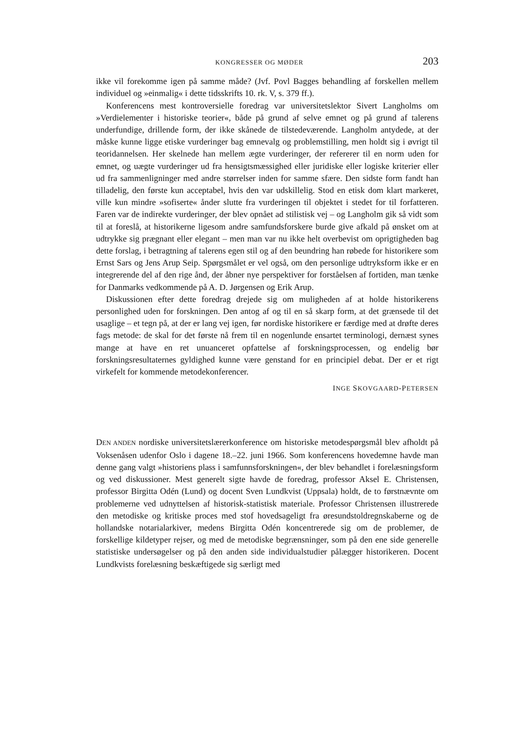KONGRESSER OG MØDER 203
ikke vil forekomme igen på samme måde? (Jvf. Povl Bagges behandling af forskellen mellem individuel og »einmalig« i dette tidsskrifts 10. rk. V, s. 379 ff.).
Konferencens mest kontroversielle foredrag var universitetslektor Sivert Langholms om »Verdielementer i historiske teorier«, både på grund af selve emnet og på grund af talerens underfundige, drillende form, der ikke skånede de tilstedeværende. Langholm antydede, at der måske kunne ligge etiske vurderinger bag emnevalg og problemstilling, men holdt sig i øvrigt til teoridannelsen. Her skelnede han mellem ægte vurderinger, der refererer til en norm uden for emnet, og uægte vurderinger ud fra hensigtsmæssighed eller juridiske eller logiske kriterier eller ud fra sammenligninger med andre størrelser inden for samme sfære. Den sidste form fandt han tilladelig, den første kun acceptabel, hvis den var udskillelig. Stod en etisk dom klart markeret, ville kun mindre »sofiserte« ånder slutte fra vurderingen til objektet i stedet for til forfatteren. Faren var de indirekte vurderinger, der blev opnået ad stilistisk vej – og Langholm gik så vidt som til at foreslå, at historikerne ligesom andre samfundsforskere burde give afkald på ønsket om at udtrykke sig prægnant eller elegant – men man var nu ikke helt overbevist om oprigtigheden bag dette forslag, i betragtning af talerens egen stil og af den beundring han røbede for historikere som Ernst Sars og Jens Arup Seip. Spørgsmålet er vel også, om den personlige udtryksform ikke er en integrerende del af den rige ånd, der åbner nye perspektiver for forståelsen af fortiden, man tænke for Danmarks vedkommende på A. D. Jørgensen og Erik Arup.
Diskussionen efter dette foredrag drejede sig om muligheden af at holde historikerens personlighed uden for forskningen. Den antog af og til en så skarp form, at det grænsede til det usaglige – et tegn på, at der er lang vej igen, før nordiske historikere er færdige med at drøfte deres fags metode: de skal for det første nå frem til en nogenlunde ensartet terminologi, dernæst synes mange at have en ret unuanceret opfattelse af forskningsprocessen, og endelig bør forskningsresultaternes gyldighed kunne være genstand for en principiel debat. Der er et rigt virkefelt for kommende metodekonferencer.
INGE SKOVGAARD-PETERSEN
DEN ANDEN nordiske universitetslærerkonference om historiske metodespørgsmål blev afholdt på Voksenåsen udenfor Oslo i dagene 18.–22. juni 1966. Som konferencens hovedemne havde man denne gang valgt »historiens plass i samfunnsforskningen«, der blev behandlet i forelæsningsform og ved diskussioner. Mest generelt sigte havde de foredrag, professor Aksel E. Christensen, professor Birgitta Odén (Lund) og docent Sven Lundkvist (Uppsala) holdt, de to førstnævnte om problemerne ved udnyttelsen af historisk-statistisk materiale. Professor Christensen illustrerede den metodiske og kritiske proces med stof hovedsageligt fra øresundstoldregnskaberne og de hollandske notarialarkiver, medens Birgitta Odén koncentrerede sig om de problemer, de forskellige kildetyper rejser, og med de metodiske begrænsninger, som på den ene side generelle statistiske undersøgelser og på den anden side individualstudier pålægger historikeren. Docent Lundkvists forelæsning beskæftigede sig særligt med